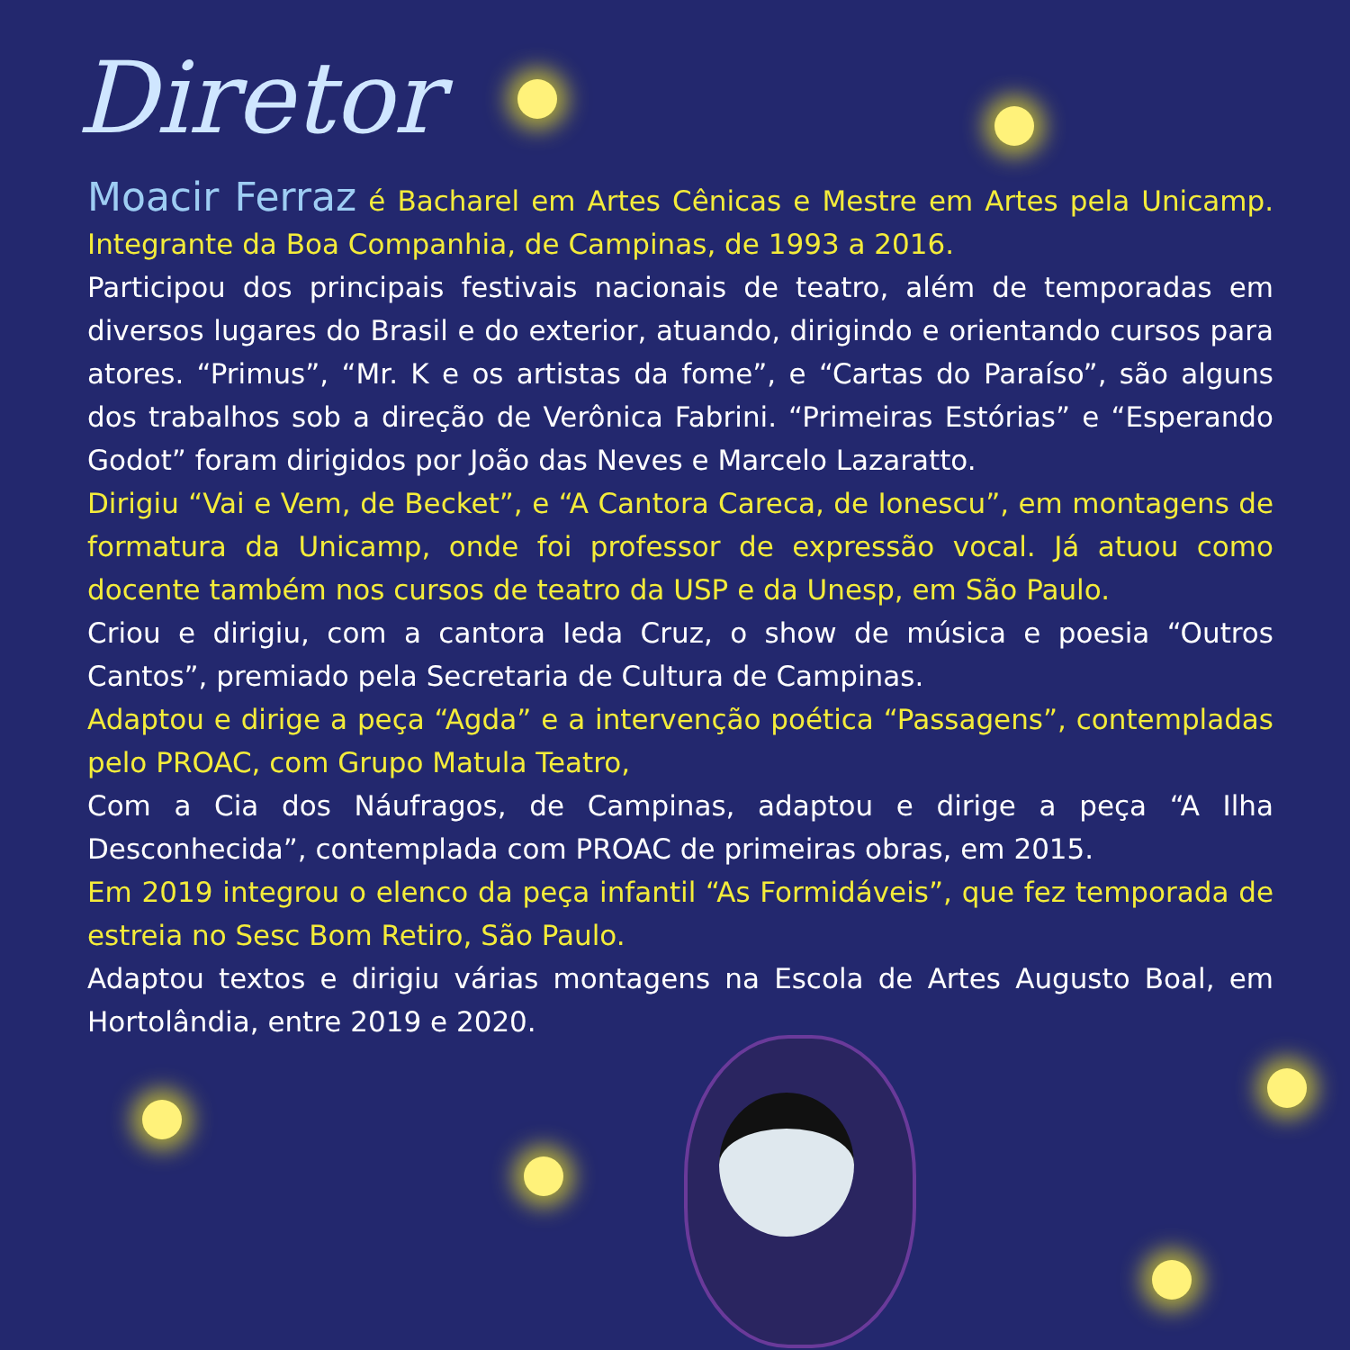Diretor
Moacir Ferraz é Bacharel em Artes Cênicas e Mestre em Artes pela Unicamp. Integrante da Boa Companhia, de Campinas, de 1993 a 2016.
Participou dos principais festivais nacionais de teatro, além de temporadas em diversos lugares do Brasil e do exterior, atuando, dirigindo e orientando cursos para atores. “Primus”, “Mr. K e os artistas da fome”, e “Cartas do Paraíso”, são alguns dos trabalhos sob a direção de Verônica Fabrini. “Primeiras Estórias” e “Esperando Godot” foram dirigidos por João das Neves e Marcelo Lazaratto.
Dirigiu “Vai e Vem, de Becket”, e “A Cantora Careca, de Ionescu”, em montagens de formatura da Unicamp, onde foi professor de expressão vocal. Já atuou como docente também nos cursos de teatro da USP e da Unesp, em São Paulo.
Criou e dirigiu, com a cantora Ieda Cruz, o show de música e poesia “Outros Cantos”, premiado pela Secretaria de Cultura de Campinas.
Adaptou e dirige a peça “Agda” e a intervenção poética “Passagens”, contempladas pelo PROAC, com Grupo Matula Teatro,
Com a Cia dos Náufragos, de Campinas, adaptou e dirige a peça “A Ilha Desconhecida”, contemplada com PROAC de primeiras obras, em 2015.
Em 2019 integrou o elenco da peça infantil “As Formidáveis”, que fez temporada de estreia no Sesc Bom Retiro, São Paulo.
Adaptou textos e dirigiu várias montagens na Escola de Artes Augusto Boal, em Hortolândia, entre 2019 e 2020.